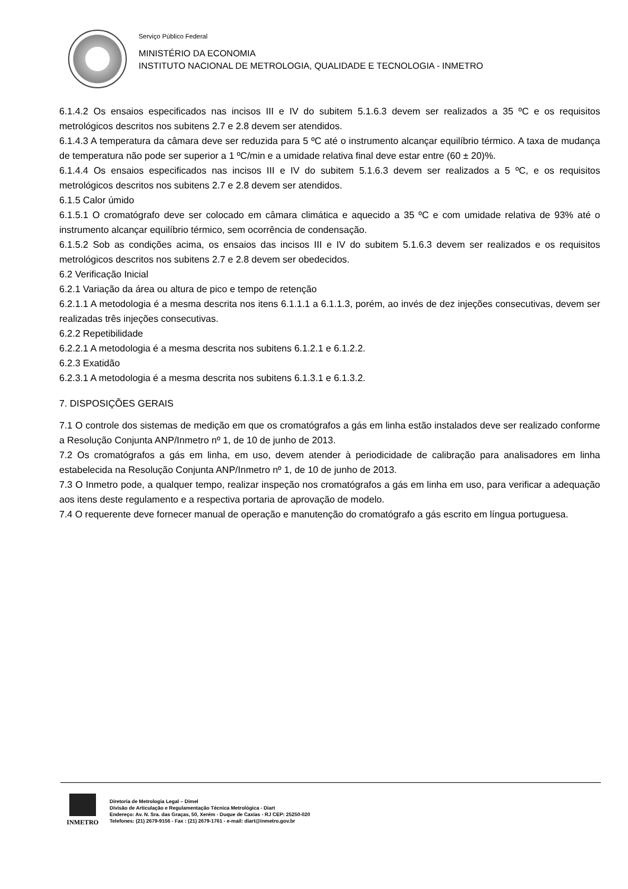Serviço Público Federal
MINISTÉRIO DA ECONOMIA
INSTITUTO NACIONAL DE METROLOGIA, QUALIDADE E TECNOLOGIA - INMETRO
6.1.4.2 Os ensaios especificados nas incisos III e IV do subitem 5.1.6.3 devem ser realizados a 35 ºC e os requisitos metrológicos descritos nos subitens 2.7 e 2.8 devem ser atendidos.
6.1.4.3 A temperatura da câmara deve ser reduzida para 5 ºC até o instrumento alcançar equilíbrio térmico. A taxa de mudança de temperatura não pode ser superior a 1 ºC/min e a umidade relativa final deve estar entre (60 ± 20)%.
6.1.4.4 Os ensaios especificados nas incisos III e IV do subitem 5.1.6.3 devem ser realizados a 5 ºC, e os requisitos metrológicos descritos nos subitens 2.7 e 2.8 devem ser atendidos.
6.1.5 Calor úmido
6.1.5.1 O cromatógrafo deve ser colocado em câmara climática e aquecido a 35 ºC e com umidade relativa de 93% até o instrumento alcançar equilíbrio térmico, sem ocorrência de condensação.
6.1.5.2 Sob as condições acima, os ensaios das incisos III e IV do subitem 5.1.6.3 devem ser realizados e os requisitos metrológicos descritos nos subitens 2.7 e 2.8 devem ser obedecidos.
6.2 Verificação Inicial
6.2.1 Variação da área ou altura de pico e tempo de retenção
6.2.1.1 A metodologia é a mesma descrita nos itens 6.1.1.1 a 6.1.1.3, porém, ao invés de dez injeções consecutivas, devem ser realizadas três injeções consecutivas.
6.2.2 Repetibilidade
6.2.2.1 A metodologia é a mesma descrita nos subitens 6.1.2.1 e 6.1.2.2.
6.2.3 Exatidão
6.2.3.1 A metodologia é a mesma descrita nos subitens 6.1.3.1 e 6.1.3.2.
7. DISPOSIÇÕES GERAIS
7.1 O controle dos sistemas de medição em que os cromatógrafos a gás em linha estão instalados deve ser realizado conforme a Resolução Conjunta ANP/Inmetro nº 1, de 10 de junho de 2013.
7.2 Os cromatógrafos a gás em linha, em uso, devem atender à periodicidade de calibração para analisadores em linha estabelecida na Resolução Conjunta ANP/Inmetro nº 1, de 10 de junho de 2013.
7.3 O Inmetro pode, a qualquer tempo, realizar inspeção nos cromatógrafos a gás em linha em uso, para verificar a adequação aos itens deste regulamento e a respectiva portaria de aprovação de modelo.
7.4 O requerente deve fornecer manual de operação e manutenção do cromatógrafo a gás escrito em língua portuguesa.
INMETRO
Diretoria de Metrologia Legal – Dimel
Divisão de Articulação e Regulamentação Técnica Metrológica - Diart
Endereço: Av. N. Sra. das Graças, 50, Xerém - Duque de Caxias - RJ CEP: 25250-020
Telefones: (21) 2679-9156 - Fax : (21) 2679-1761 - e-mail: diart@inmetro.gov.br